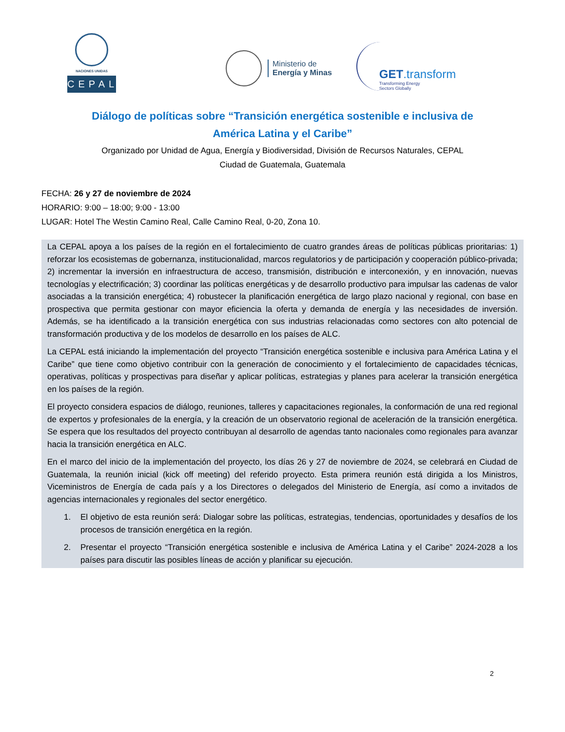NACIONES UNIDAS
CEPAL
Ministerio de
Energía y Minas
GET.transform
Transforming Energy
Sectors Globally
Diálogo de políticas sobre “Transición energética sostenible e inclusiva de
América Latina y el Caribe”
Organizado por Unidad de Agua, Energía y Biodiversidad, División de Recursos Naturales, CEPAL
Ciudad de Guatemala, Guatemala
FECHA: 26 y 27 de noviembre de 2024
HORARIO: 9:00 – 18:00; 9:00 - 13:00
LUGAR: Hotel The Westin Camino Real, Calle Camino Real, 0-20, Zona 10.
La CEPAL apoya a los países de la región en el fortalecimiento de cuatro grandes áreas de políticas públicas prioritarias: 1) reforzar los ecosistemas de gobernanza, institucionalidad, marcos regulatorios y de participación y cooperación público-privada; 2) incrementar la inversión en infraestructura de acceso, transmisión, distribución e interconexión, y en innovación, nuevas tecnologías y electrificación; 3) coordinar las políticas energéticas y de desarrollo productivo para impulsar las cadenas de valor asociadas a la transición energética; 4) robustecer la planificación energética de largo plazo nacional y regional, con base en prospectiva que permita gestionar con mayor eficiencia la oferta y demanda de energía y las necesidades de inversión. Además, se ha identificado a la transición energética con sus industrias relacionadas como sectores con alto potencial de transformación productiva y de los modelos de desarrollo en los países de ALC.
La CEPAL está iniciando la implementación del proyecto “Transición energética sostenible e inclusiva para América Latina y el Caribe” que tiene como objetivo contribuir con la generación de conocimiento y el fortalecimiento de capacidades técnicas, operativas, políticas y prospectivas para diseñar y aplicar políticas, estrategias y planes para acelerar la transición energética en los países de la región.
El proyecto considera espacios de diálogo, reuniones, talleres y capacitaciones regionales, la conformación de una red regional de expertos y profesionales de la energía, y la creación de un observatorio regional de aceleración de la transición energética. Se espera que los resultados del proyecto contribuyan al desarrollo de agendas tanto nacionales como regionales para avanzar hacia la transición energética en ALC.
En el marco del inicio de la implementación del proyecto, los días 26 y 27 de noviembre de 2024, se celebrará en Ciudad de Guatemala, la reunión inicial (kick off meeting) del referido proyecto. Esta primera reunión está dirigida a los Ministros, Viceministros de Energía de cada país y a los Directores o delegados del Ministerio de Energía, así como a invitados de agencias internacionales y regionales del sector energético.
1. El objetivo de esta reunión será: Dialogar sobre las políticas, estrategias, tendencias, oportunidades y desafíos de los procesos de transición energética en la región.
2. Presentar el proyecto “Transición energética sostenible e inclusiva de América Latina y el Caribe” 2024-2028 a los países para discutir las posibles líneas de acción y planificar su ejecución.
2